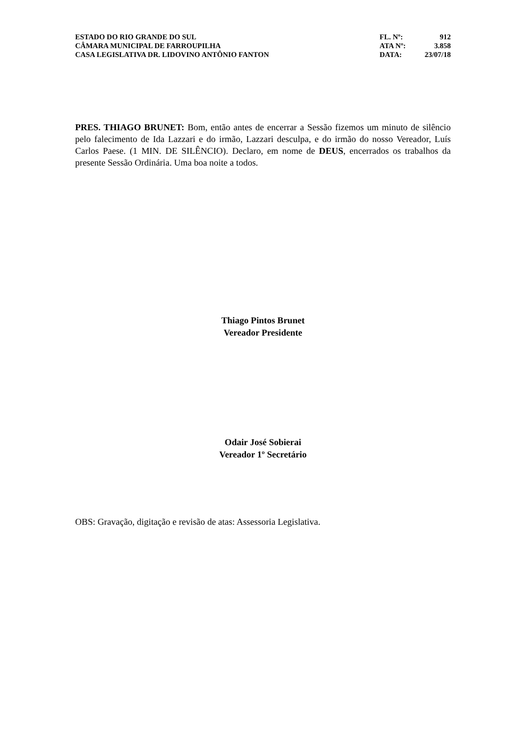ESTADO DO RIO GRANDE DO SUL
CÂMARA MUNICIPAL DE FARROUPILHA
CASA LEGISLATIVA DR. LIDOVINO ANTÔNIO FANTON
| FL. Nº: | 912 |
| ATA Nº: | 3.858 |
| DATA: | 23/07/18 |
PRES. THIAGO BRUNET: Bom, então antes de encerrar a Sessão fizemos um minuto de silêncio pelo falecimento de Ida Lazzari e do irmão, Lazzari desculpa, e do irmão do nosso Vereador, Luís Carlos Paese. (1 MIN. DE SILÊNCIO). Declaro, em nome de DEUS, encerrados os trabalhos da presente Sessão Ordinária. Uma boa noite a todos.
Thiago Pintos Brunet
Vereador Presidente
Odair José Sobierai
Vereador 1º Secretário
OBS: Gravação, digitação e revisão de atas: Assessoria Legislativa.